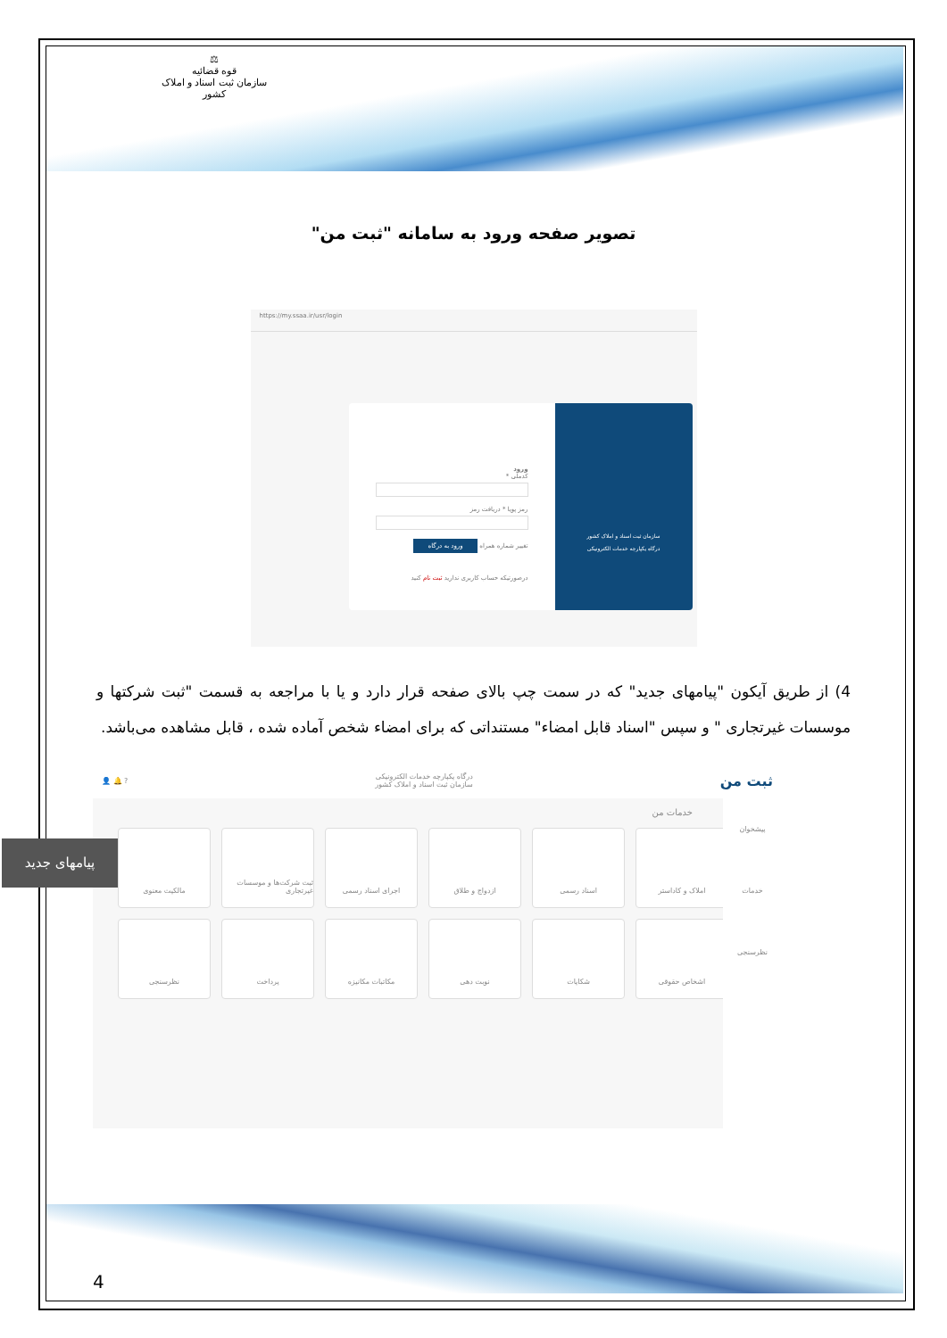⚖
قوه قضائیه
سازمان ثبت اسناد و املاک کشور
تصویر صفحه ورود به سامانه "ثبت من"
https://my.ssaa.ir/usr/login
ورود
کدملی *
رمز پویا * دریافت رمز
تغییر شماره همراه ورود به درگاه
درصورتیکه حساب کاربری ندارید ثبت نام کنید
سازمان ثبت اسناد و املاک کشور
درگاه یکپارچه خدمات الکترونیکی
4) از طریق آیکون "پیامهای جدید" که در سمت چپ بالای صفحه قرار دارد و یا با مراجعه به قسمت "ثبت شرکتها و موسسات غیرتجاری " و سپس "اسناد قابل امضاء" مستنداتی که برای امضاء شخص آماده شده ، قابل مشاهده می‌باشد.
ثبت من درگاه یکپارچه خدمات الکترونیکی
سازمان ثبت اسناد و املاک کشور? 🔔 👤
پیشخوان
خدمات
نظرسنجی
خدمات من
املاک و کاداستر
اسناد رسمی
ازدواج و طلاق
اجرای اسناد رسمی
ثبت شرکت‌ها و موسسات غیرتجاری
مالکیت معنوی
اشخاص حقوقی
شکایات
نوبت دهی
مکاتبات مکانیزه
پرداخت
نظرسنجی
پیامهای جدید
4